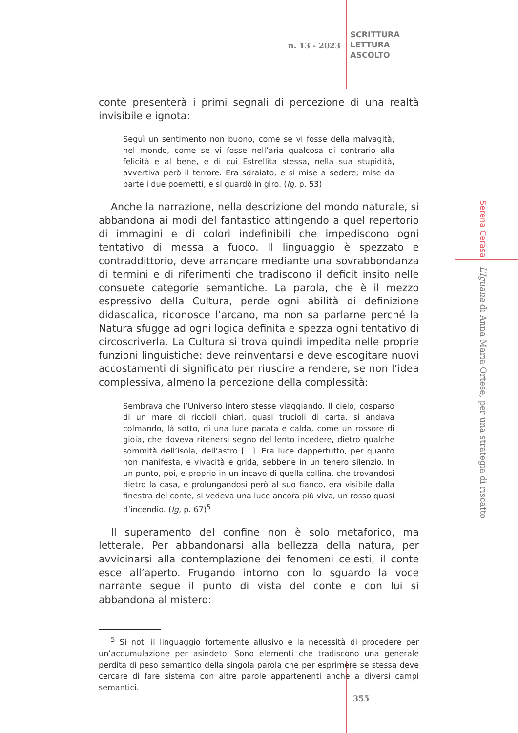n. 13 - 2023
SCRITTURA
LETTURA
ASCOLTO
conte presenterà i primi segnali di percezione di una realtà invisibile e ignota:
Seguì un sentimento non buono, come se vi fosse della malvagità, nel mondo, come se vi fosse nell’aria qualcosa di contrario alla felicità e al bene, e di cui Estrellita stessa, nella sua stupidità, avvertiva però il terrore. Era sdraiato, e si mise a sedere; mise da parte i due poemetti, e si guardò in giro. (Ig, p. 53)
Anche la narrazione, nella descrizione del mondo naturale, si abbandona ai modi del fantastico attingendo a quel repertorio di immagini e di colori indefinibili che impediscono ogni tentativo di messa a fuoco. Il linguaggio è spezzato e contraddittorio, deve arrancare mediante una sovrabbondanza di termini e di riferimenti che tradiscono il deficit insito nelle consuete categorie semantiche. La parola, che è il mezzo espressivo della Cultura, perde ogni abilità di definizione didascalica, riconosce l’arcano, ma non sa parlarne perché la Natura sfugge ad ogni logica definita e spezza ogni tentativo di circoscriverla. La Cultura si trova quindi impedita nelle proprie funzioni linguistiche: deve reinventarsi e deve escogitare nuovi accostamenti di significato per riuscire a rendere, se non l’idea complessiva, almeno la percezione della complessità:
Sembrava che l’Universo intero stesse viaggiando. Il cielo, cosparso di un mare di riccioli chiari, quasi trucioli di carta, si andava colmando, là sotto, di una luce pacata e calda, come un rossore di gioia, che doveva ritenersi segno del lento incedere, dietro qualche sommità dell’isola, dell’astro […]. Era luce dappertutto, per quanto non manifesta, e vivacità e grida, sebbene in un tenero silenzio. In un punto, poi, e proprio in un incavo di quella collina, che trovandosi dietro la casa, e prolungandosi però al suo fianco, era visibile dalla finestra del conte, si vedeva una luce ancora più viva, un rosso quasi d’incendio. (Ig, p. 67)<sup>5</sup>
Il superamento del confine non è solo metaforico, ma letterale. Per abbandonarsi alla bellezza della natura, per avvicinarsi alla contemplazione dei fenomeni celesti, il conte esce all’aperto. Frugando intorno con lo sguardo la voce narrante segue il punto di vista del conte e con lui si abbandona al mistero:
<sup>5</sup> Si noti il linguaggio fortemente allusivo e la necessità di procedere per un’accumulazione per asindeto. Sono elementi che tradiscono una generale perdita di peso semantico della singola parola che per esprimere se stessa deve cercare di fare sistema con altre parole appartenenti anche a diversi campi semantici.
Serena Cerasa
L’Iguana di Anna Maria Ortese, per una strategia di riscatto
355